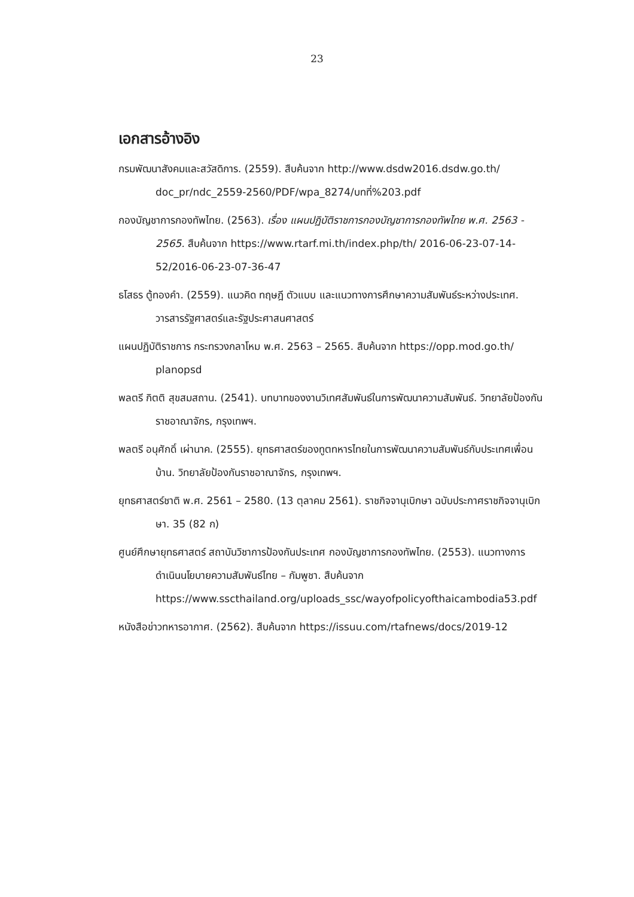23
เอกสารอ้างอิง
กรมพัฒนาสังคมและสวัสดิการ. (2559). สืบค้นจาก http://www.dsdw2016.dsdw.go.th/ doc_pr/ndc_2559-2560/PDF/wpa_8274/บทที่%203.pdf
กองบัญชาการกองทัพไทย. (2563). เรื่อง แผนปฏิบัติราชการกองบัญชาการกองทัพไทย พ.ศ. 2563 - 2565. สืบค้นจาก https://www.rtarf.mi.th/index.php/th/ 2016-06-23-07-14-52/2016-06-23-07-36-47
ธโสธร ตู้ทองคำ. (2559). แนวคิด ทฤษฎี ตัวแบบ และแนวทางการศึกษาความสัมพันธ์ระหว่างประเทศ. วารสารรัฐศาสตร์และรัฐประศาสนศาสตร์
แผนปฏิบัติราชการ กระทรวงกลาโหม พ.ศ. 2563 – 2565. สืบค้นจาก https://opp.mod.go.th/ planopsd
พลตรี กิตติ สุขสมสถาน. (2541). บทบาทของงานวิเทศสัมพันธ์ในการพัฒนาความสัมพันธ์. วิทยาลัยป้องกันราชอาณาจักร, กรุงเทพฯ.
พลตรี อนุศักดิ์ เผ่านาค. (2555). ยุทธศาสตร์ของทูตทหารไทยในการพัฒนาความสัมพันธ์กับประเทศเพื่อนบ้าน. วิทยาลัยป้องกันราชอาณาจักร, กรุงเทพฯ.
ยุทธศาสตร์ชาติ พ.ศ. 2561 – 2580. (13 ตุลาคม 2561). ราชกิจจานุเบิกษา ฉบับประกาศราชกิจจานุเบิกษา. 35 (82 ก)
ศูนย์ศึกษายุทธศาสตร์ สถาบันวิชาการป้องกันประเทศ กองบัญชาการกองทัพไทย. (2553). แนวทางการดำเนินนโยบายความสัมพันธ์ไทย – กัมพูชา. สืบค้นจาก https://www.sscthailand.org/uploads_ssc/wayofpolicyofthaicambodia53.pdf
หนังสือข่าวทหารอากาศ. (2562). สืบค้นจาก https://issuu.com/rtafnews/docs/2019-12